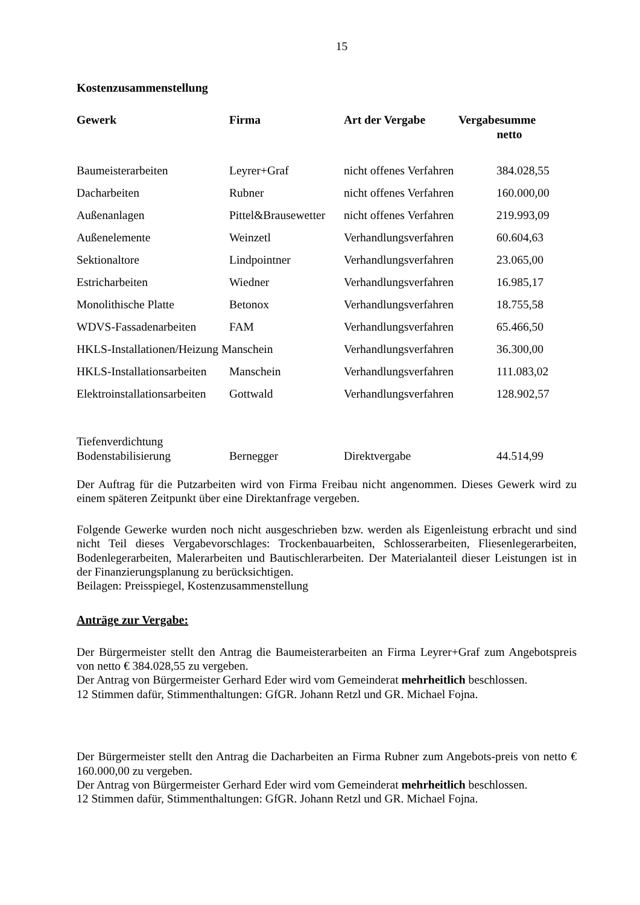15
Kostenzusammenstellung
| Gewerk | Firma | Art der Vergabe | Vergabesumme netto |
| --- | --- | --- | --- |
| Baumeisterarbeiten | Leyrer+Graf | nicht offenes Verfahren | 384.028,55 |
| Dacharbeiten | Rubner | nicht offenes Verfahren | 160.000,00 |
| Außenanlagen | Pittel&Brausewetter | nicht offenes Verfahren | 219.993,09 |
| Außenelemente | Weinzetl | Verhandlungsverfahren | 60.604,63 |
| Sektionaltore | Lindpointner | Verhandlungsverfahren | 23.065,00 |
| Estricharbeiten | Wiedner | Verhandlungsverfahren | 16.985,17 |
| Monolithische Platte | Betonox | Verhandlungsverfahren | 18.755,58 |
| WDVS-Fassadenarbeiten | FAM | Verhandlungsverfahren | 65.466,50 |
| HKLS-Installationen/Heizung Manschein | | Verhandlungsverfahren | 36.300,00 |
| HKLS-Installationsarbeiten | Manschein | Verhandlungsverfahren | 111.083,02 |
| Elektroinstallationsarbeiten | Gottwald | Verhandlungsverfahren | 128.902,57 |
| Tiefenverdichtung Bodenstabilisierung | Bernegger | Direktvergabe | 44.514,99 |
Der Auftrag für die Putzarbeiten wird von Firma Freibau nicht angenommen. Dieses Gewerk wird zu einem späteren Zeitpunkt über eine Direktanfrage vergeben.
Folgende Gewerke wurden noch nicht ausgeschrieben bzw. werden als Eigenleistung erbracht und sind nicht Teil dieses Vergabevorschlages: Trockenbauarbeiten, Schlosserarbeiten, Fliesenlegerarbeiten, Bodenlegerarbeiten, Malerarbeiten und Bautischlerarbeiten. Der Materialanteil dieser Leistungen ist in der Finanzierungsplanung zu berücksichtigen.
Beilagen: Preisspiegel, Kostenzusammenstellung
Anträge zur Vergabe:
Der Bürgermeister stellt den Antrag die Baumeisterarbeiten an Firma Leyrer+Graf zum Angebotspreis von netto € 384.028,55 zu vergeben.
Der Antrag von Bürgermeister Gerhard Eder wird vom Gemeinderat mehrheitlich beschlossen.
12 Stimmen dafür, Stimmenthaltungen: GfGR. Johann Retzl und GR. Michael Fojna.
Der Bürgermeister stellt den Antrag die Dacharbeiten an Firma Rubner zum Angebots-preis von netto € 160.000,00 zu vergeben.
Der Antrag von Bürgermeister Gerhard Eder wird vom Gemeinderat mehrheitlich beschlossen.
12 Stimmen dafür, Stimmenthaltungen: GfGR. Johann Retzl und GR. Michael Fojna.